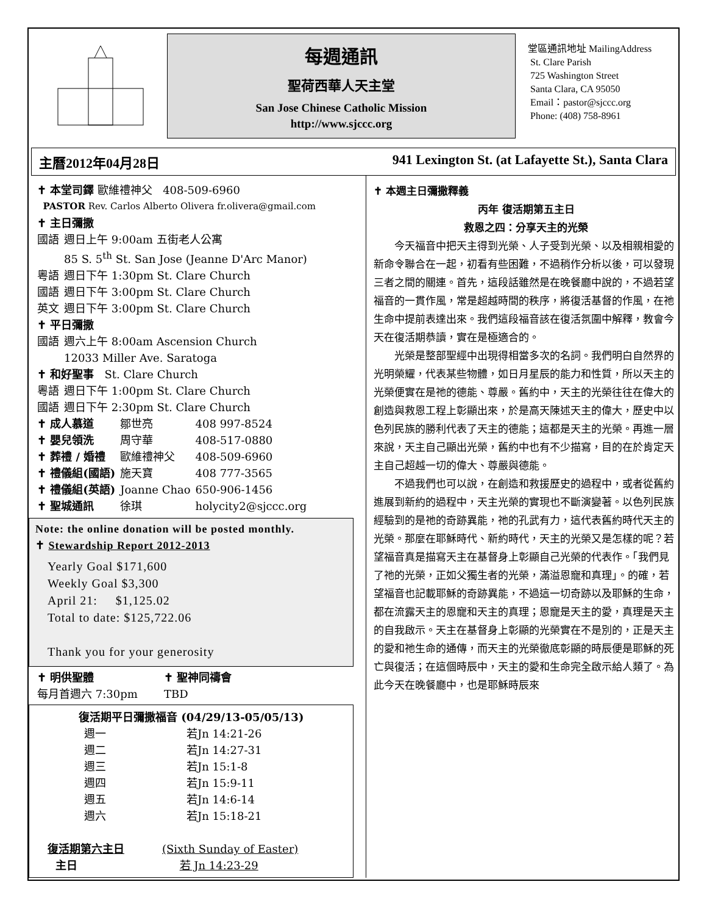每週通訊
聖荷西華人天主堂
San Jose Chinese Catholic Mission
http://www.sjccc.org
堂區通訊地址 MailingAddress
St. Clare Parish
725 Washington Street
Santa Clara, CA 95050
Email：pastor@sjccc.org
Phone: (408) 758-8961
主曆2012年04月28日 941 Lexington St. (at Lafayette St.), Santa Clara
✝ 本堂司鐸 歐維禮神父 408-509-6960
PASTOR Rev. Carlos Alberto Olivera fr.olivera@gmail.com
✝ 主日彌撒
| 國語 | 週日上午 9:00am 五街老人公寓 85 S. 5<sup>th</sup> St. San Jose (Jeanne D'Arc Manor) |
| 粵語 | 週日下午 1:30pm St. Clare Church |
| 國語 | 週日下午 3:00pm St. Clare Church |
| 英文 | 週日下午 3:00pm St. Clare Church |
✝ 平日彌撒
| 國語 | 週六上午 8:00am Ascension Church 12033 Miller Ave. Saratoga |
✝ 和好聖事 St. Clare Church
| 粵語 | 週日下午 1:00pm St. Clare Church |
| 國語 | 週日下午 2:30pm St. Clare Church |
| ✝ 成人慕道 | 鄒世亮 | 408 997-8524 |
| ✝ 嬰兒領洗 | 周守華 | 408-517-0880 |
| ✝ 葬禮 / 婚禮 | 歐維禮神父 | 408-509-6960 |
| ✝ 禮儀組(國語) | 施天寶 | 408 777-3565 |
| ✝ 禮儀組(英語) | Joanne Chao | 650-906-1456 |
| ✝ 聖城通訊 | 徐琪 | holycity2@sjccc.org |
Note: the online donation will be posted monthly.
✝ Stewardship Report 2012-2013
Yearly Goal $171,600
Weekly Goal $3,300
April 21: $1,125.02
Total to date: $125,722.06
Thank you for your generosity
| ✝ 明供聖體 每月首週六 7:30pm | ✝ 聖神同禱會 TBD |
復活期平日彌撒福音 (04/29/13-05/05/13)
| 週一 | 若Jn 14:21-26 |
| 週二 | 若Jn 14:27-31 |
| 週三 | 若Jn 15:1-8 |
| 週四 | 若Jn 15:9-11 |
| 週五 | 若Jn 14:6-14 |
| 週六 | 若Jn 15:18-21 |
| 復活期第六主日 | (Sixth Sunday of Easter) |
| 主日 | 若 Jn 14:23-29 |
✝ 本週主日彌撒釋義
丙年 復活期第五主日
救恩之四：分享天主的光榮
今天福音中把天主得到光榮、人子受到光榮、以及相親相愛的新命令聯合在一起，初看有些困難，不過稍作分析以後，可以發現三者之間的關連。首先，這段話雖然是在晚餐廳中說的，不過若望福音的一貫作風，常是超越時間的秩序，將復活基督的作風，在祂生命中提前表達出來。我們這段福音該在復活氛圍中解釋，教會今天在復活期恭讀，實在是極適合的。
光榮是整部聖經中出現得相當多次的名詞。我們明白自然界的光明榮耀，代表某些物體，如日月星辰的能力和性質，所以天主的光榮便實在是祂的德能、尊嚴。舊約中，天主的光榮往往在偉大的創造與救恩工程上彰顯出來，於是高天陳述天主的偉大，歷史中以色列民族的勝利代表了天主的德能；這都是天主的光榮。再進一層來說，天主自己顯出光榮，舊約中也有不少描寫，目的在於肯定天主自己超越一切的偉大、尊嚴與德能。
不過我們也可以說，在創造和救援歷史的過程中，或者從舊約進展到新約的過程中，天主光榮的實現也不斷演變著。以色列民族經驗到的是祂的奇跡異能，祂的孔武有力，這代表舊約時代天主的光榮。那麼在耶穌時代、新約時代，天主的光榮又是怎樣的呢？若望福音真是描寫天主在基督身上彰顯自己光榮的代表作。「我們見了祂的光榮，正如父獨生者的光榮，滿溢恩寵和真理」。的確，若望福音也記載耶穌的奇跡異能，不過這一切奇跡以及耶穌的生命，都在流露天主的恩寵和天主的真理；恩寵是天主的愛，真理是天主的自我啟示。天主在基督身上彰顯的光榮實在不是別的，正是天主的愛和祂生命的通傳，而天主的光榮徹底彰顯的時辰便是耶穌的死亡與復活；在這個時辰中，天主的愛和生命完全啟示給人類了。為此今天在晚餐廳中，也是耶穌時辰來